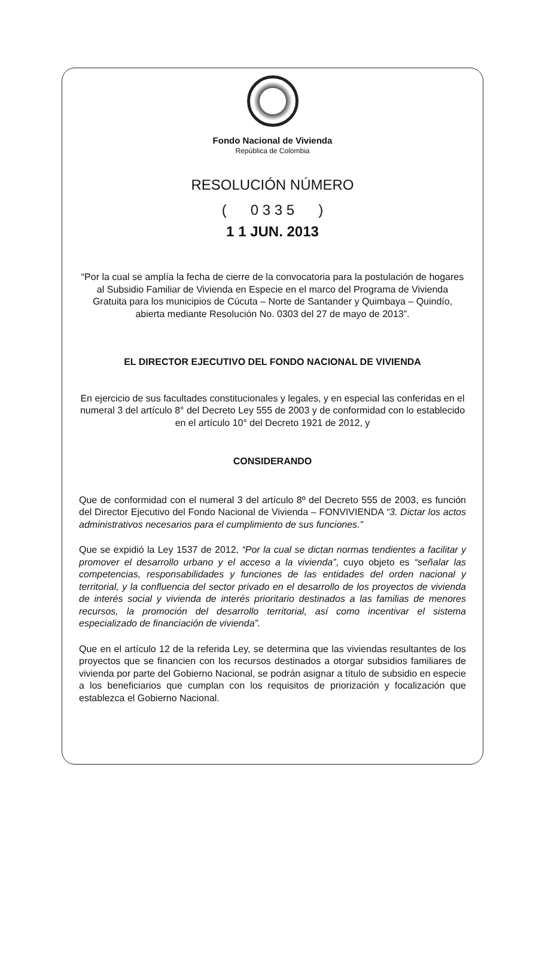Fondo Nacional de Vivienda
República de Colombia
RESOLUCIÓN NÚMERO
( 0 3 3 5 )
1 1 JUN. 2013
“Por la cual se amplía la fecha de cierre de la convocatoria para la postulación de hogares al Subsidio Familiar de Vivienda en Especie en el marco del Programa de Vivienda Gratuita para los municipios de Cúcuta – Norte de Santander y Quimbaya – Quindío, abierta mediante Resolución No. 0303 del 27 de mayo de 2013”.
EL DIRECTOR EJECUTIVO DEL FONDO NACIONAL DE VIVIENDA
En ejercicio de sus facultades constitucionales y legales, y en especial las conferidas en el numeral 3 del artículo 8° del Decreto Ley 555 de 2003 y de conformidad con lo establecido en el artículo 10° del Decreto 1921 de 2012, y
CONSIDERANDO
Que de conformidad con el numeral 3 del artículo 8º del Decreto 555 de 2003, es función del Director Ejecutivo del Fondo Nacional de Vivienda – FONVIVIENDA “3. Dictar los actos administrativos necesarios para el cumplimiento de sus funciones.”
Que se expidió la Ley 1537 de 2012, “Por la cual se dictan normas tendientes a facilitar y promover el desarrollo urbano y el acceso a la vivienda”, cuyo objeto es “señalar las competencias, responsabilidades y funciones de las entidades del orden nacional y territorial, y la confluencia del sector privado en el desarrollo de los proyectos de vivienda de interés social y vivienda de interés prioritario destinados a las familias de menores recursos, la promoción del desarrollo territorial, así como incentivar el sistema especializado de financiación de vivienda”.
Que en el artículo 12 de la referida Ley, se determina que las viviendas resultantes de los proyectos que se financien con los recursos destinados a otorgar subsidios familiares de vivienda por parte del Gobierno Nacional, se podrán asignar a título de subsidio en especie a los beneficiarios que cumplan con los requisitos de priorización y focalización que establezca el Gobierno Nacional.